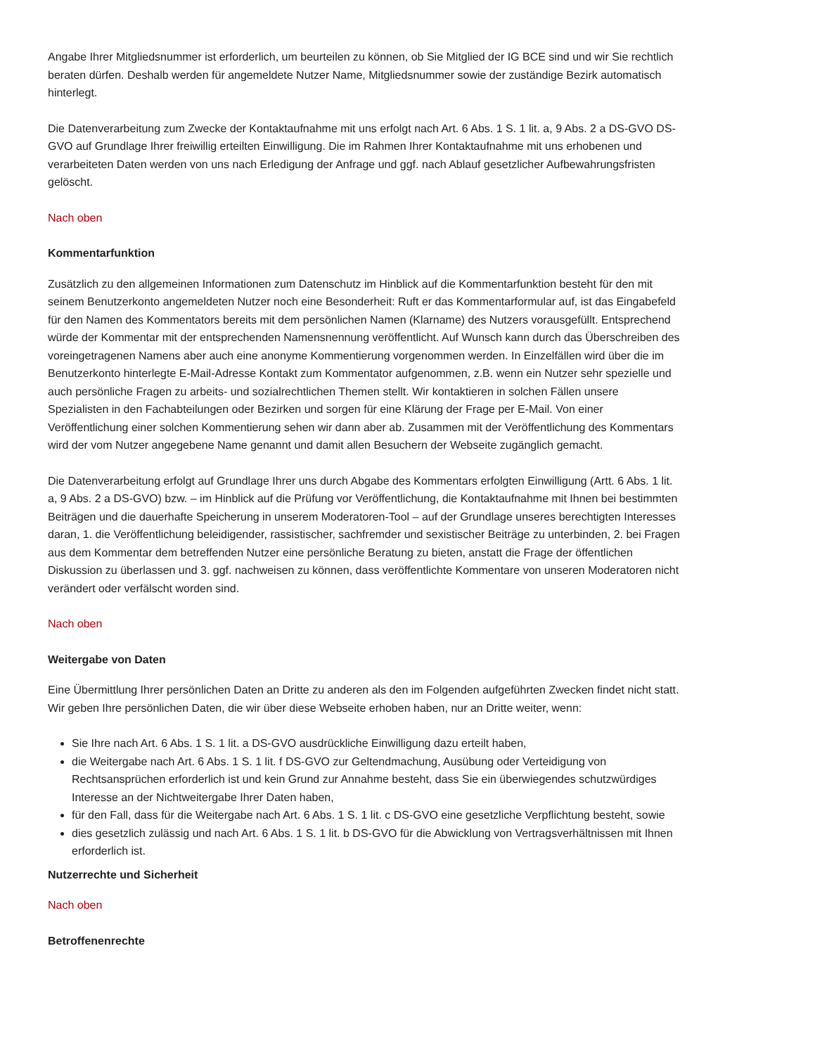Angabe Ihrer Mitgliedsnummer ist erforderlich, um beurteilen zu können, ob Sie Mitglied der IG BCE sind und wir Sie rechtlich beraten dürfen. Deshalb werden für angemeldete Nutzer Name, Mitgliedsnummer sowie der zuständige Bezirk automatisch hinterlegt.
Die Datenverarbeitung zum Zwecke der Kontaktaufnahme mit uns erfolgt nach Art. 6 Abs. 1 S. 1 lit. a, 9 Abs. 2 a DS-GVO DS-GVO auf Grundlage Ihrer freiwillig erteilten Einwilligung. Die im Rahmen Ihrer Kontaktaufnahme mit uns erhobenen und verarbeiteten Daten werden von uns nach Erledigung der Anfrage und ggf. nach Ablauf gesetzlicher Aufbewahrungsfristen gelöscht.
Nach oben
Kommentarfunktion
Zusätzlich zu den allgemeinen Informationen zum Datenschutz im Hinblick auf die Kommentarfunktion besteht für den mit seinem Benutzerkonto angemeldeten Nutzer noch eine Besonderheit: Ruft er das Kommentarformular auf, ist das Eingabefeld für den Namen des Kommentators bereits mit dem persönlichen Namen (Klarname) des Nutzers vorausgefüllt. Entsprechend würde der Kommentar mit der entsprechenden Namensnennung veröffentlicht. Auf Wunsch kann durch das Überschreiben des voreingetragenen Namens aber auch eine anonyme Kommentierung vorgenommen werden. In Einzelfällen wird über die im Benutzerkonto hinterlegte E-Mail-Adresse Kontakt zum Kommentator aufgenommen, z.B. wenn ein Nutzer sehr spezielle und auch persönliche Fragen zu arbeits- und sozialrechtlichen Themen stellt. Wir kontaktieren in solchen Fällen unsere Spezialisten in den Fachabteilungen oder Bezirken und sorgen für eine Klärung der Frage per E-Mail. Von einer Veröffentlichung einer solchen Kommentierung sehen wir dann aber ab. Zusammen mit der Veröffentlichung des Kommentars wird der vom Nutzer angegebene Name genannt und damit allen Besuchern der Webseite zugänglich gemacht.
Die Datenverarbeitung erfolgt auf Grundlage Ihrer uns durch Abgabe des Kommentars erfolgten Einwilligung (Artt. 6 Abs. 1 lit. a, 9 Abs. 2 a DS-GVO) bzw. – im Hinblick auf die Prüfung vor Veröffentlichung, die Kontaktaufnahme mit Ihnen bei bestimmten Beiträgen und die dauerhafte Speicherung in unserem Moderatoren-Tool – auf der Grundlage unseres berechtigten Interesses daran, 1. die Veröffentlichung beleidigender, rassistischer, sachfremder und sexistischer Beiträge zu unterbinden, 2. bei Fragen aus dem Kommentar dem betreffenden Nutzer eine persönliche Beratung zu bieten, anstatt die Frage der öffentlichen Diskussion zu überlassen und 3. ggf. nachweisen zu können, dass veröffentlichte Kommentare von unseren Moderatoren nicht verändert oder verfälscht worden sind.
Nach oben
Weitergabe von Daten
Eine Übermittlung Ihrer persönlichen Daten an Dritte zu anderen als den im Folgenden aufgeführten Zwecken findet nicht statt. Wir geben Ihre persönlichen Daten, die wir über diese Webseite erhoben haben, nur an Dritte weiter, wenn:
Sie Ihre nach Art. 6 Abs. 1 S. 1 lit. a DS-GVO ausdrückliche Einwilligung dazu erteilt haben,
die Weitergabe nach Art. 6 Abs. 1 S. 1 lit. f DS-GVO zur Geltendmachung, Ausübung oder Verteidigung von Rechtsansprüchen erforderlich ist und kein Grund zur Annahme besteht, dass Sie ein überwiegendes schutzwürdiges Interesse an der Nichtweitergabe Ihrer Daten haben,
für den Fall, dass für die Weitergabe nach Art. 6 Abs. 1 S. 1 lit. c DS-GVO eine gesetzliche Verpflichtung besteht, sowie
dies gesetzlich zulässig und nach Art. 6 Abs. 1 S. 1 lit. b DS-GVO für die Abwicklung von Vertragsverhältnissen mit Ihnen erforderlich ist.
Nutzerrechte und Sicherheit
Nach oben
Betroffenenrechte